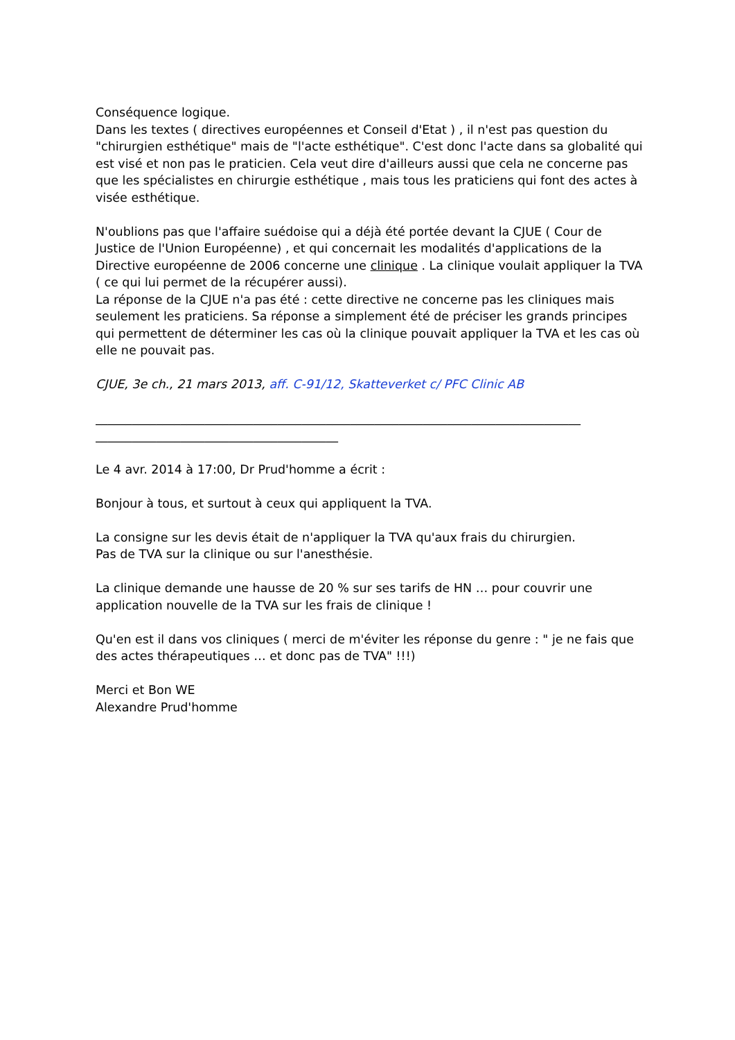Conséquence logique.
Dans les textes ( directives européennes et Conseil d'Etat ) , il n'est pas question du "chirurgien esthétique" mais de "l'acte esthétique". C'est donc l'acte dans sa globalité qui est visé et non pas le praticien. Cela veut dire d'ailleurs aussi que cela ne concerne pas que les spécialistes en chirurgie esthétique , mais tous les praticiens qui font des actes à visée esthétique.
N'oublions pas que l'affaire suédoise qui a déjà été portée devant la CJUE ( Cour de Justice de l'Union Européenne) , et qui concernait les modalités d'applications de la Directive européenne de 2006 concerne une clinique . La clinique voulait appliquer la TVA ( ce qui lui permet de la récupérer aussi).
La réponse de la CJUE n'a pas été : cette directive ne concerne pas les cliniques mais seulement les praticiens. Sa réponse a simplement été de préciser les grands principes qui permettent de déterminer les cas où la clinique pouvait appliquer la TVA et les cas où elle ne pouvait pas.
CJUE, 3e ch., 21 mars 2013, aff. C-91/12, Skatteverket c/ PFC Clinic AB
________________________________________________________________________________
________________________________________
Le 4 avr. 2014 à 17:00, Dr Prud'homme a écrit :
Bonjour à tous, et surtout à ceux qui appliquent la TVA.
La consigne sur les devis était de n'appliquer la TVA qu'aux frais du chirurgien.
Pas de TVA sur la clinique ou sur l'anesthésie.
La clinique demande une hausse de 20 % sur ses tarifs de HN … pour couvrir une application nouvelle de la TVA sur les frais de clinique !
Qu'en est il dans vos cliniques ( merci de m'éviter les réponse du genre : " je ne fais que des actes thérapeutiques … et donc pas de TVA" !!!)
Merci et Bon WE
Alexandre Prud'homme